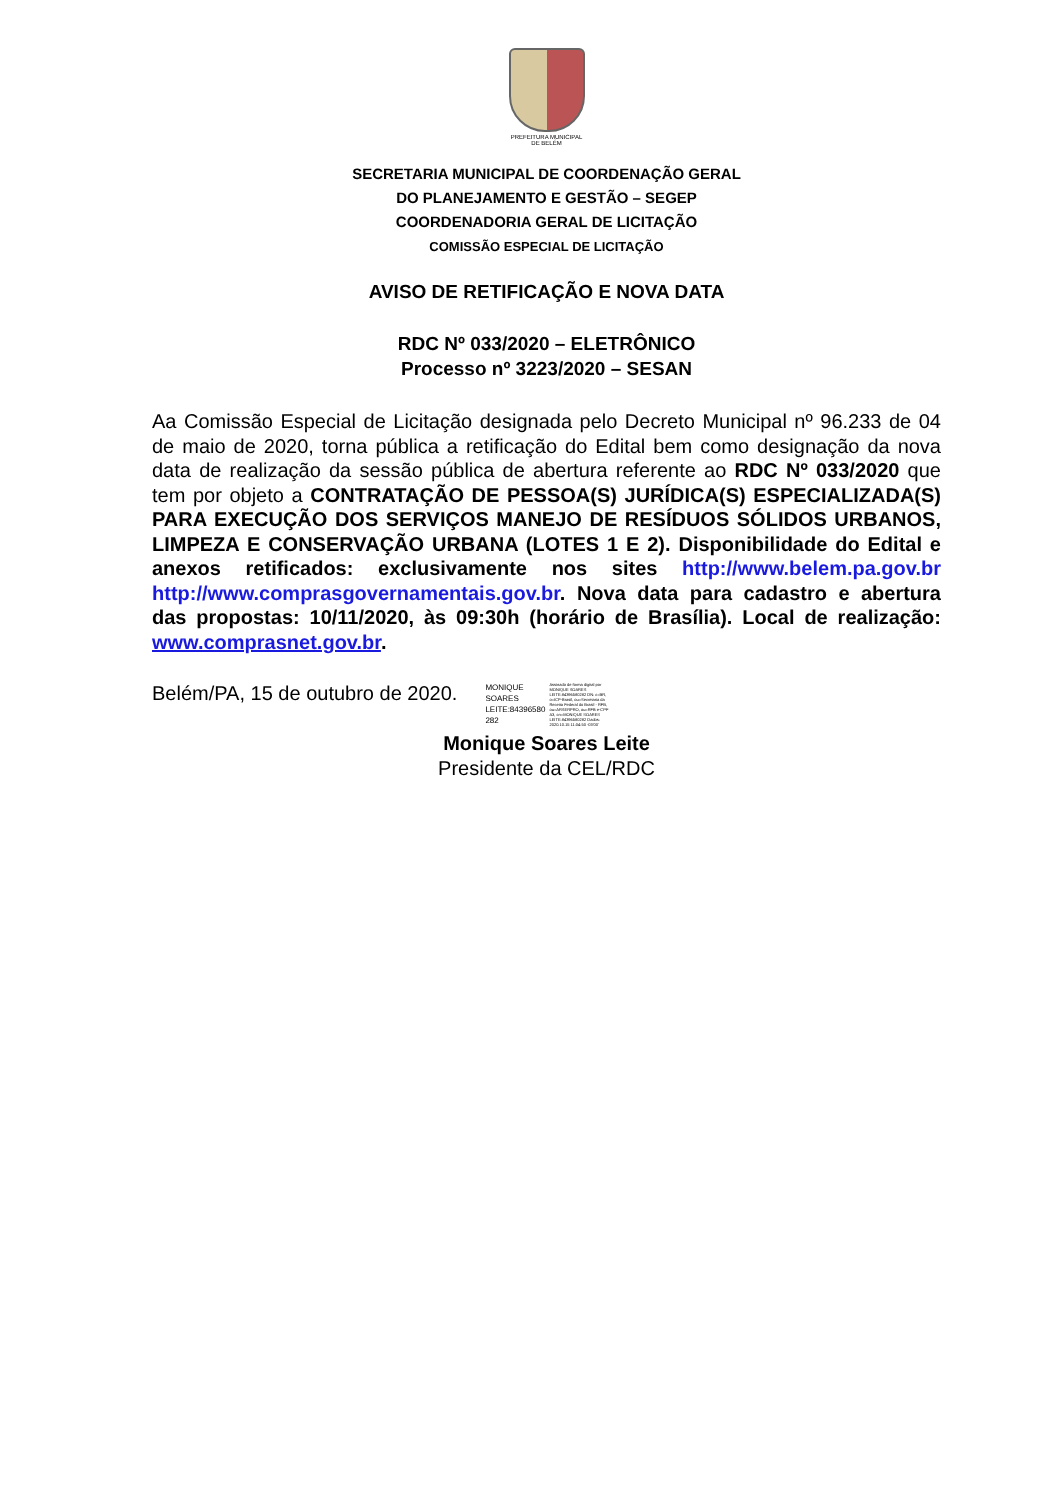PREFEITURA MUNICIPAL
DE BELÉM
SECRETARIA MUNICIPAL DE COORDENAÇÃO GERAL
DO PLANEJAMENTO E GESTÃO – SEGEP
COORDENADORIA GERAL DE LICITAÇÃO
COMISSÃO ESPECIAL DE LICITAÇÃO
AVISO DE RETIFICAÇÃO E NOVA DATA
RDC Nº 033/2020 – ELETRÔNICO
Processo nº 3223/2020 – SESAN
Aa Comissão Especial de Licitação designada pelo Decreto Municipal nº 96.233 de 04 de maio de 2020, torna pública a retificação do Edital bem como designação da nova data de realização da sessão pública de abertura referente ao RDC Nº 033/2020 que tem por objeto a CONTRATAÇÃO DE PESSOA(S) JURÍDICA(S) ESPECIALIZADA(S) PARA EXECUÇÃO DOS SERVIÇOS MANEJO DE RESÍDUOS SÓLIDOS URBANOS, LIMPEZA E CONSERVAÇÃO URBANA (LOTES 1 E 2). Disponibilidade do Edital e anexos retificados: exclusivamente nos sites http://www.belem.pa.gov.br http://www.comprasgovernamentais.gov.br. Nova data para cadastro e abertura das propostas: 10/11/2020, às 09:30h (horário de Brasília). Local de realização: www.comprasnet.gov.br.
Belém/PA, 15 de outubro de 2020. MONIQUE
SOARES
LEITE:84396580
282 Assinado de forma digital por MONIQUE SOARES LEITE:84396580282 DN: c=BR, o=ICP-Brasil, ou=Secretaria da Receita Federal do Brasil - RFB, ou=ARSERPRO, ou=RFB e-CPF A3, cn=MONIQUE SOARES LEITE:84396580282 Dados: 2020.10.15 11:04:50 -03'00'
Monique Soares Leite
Presidente da CEL/RDC